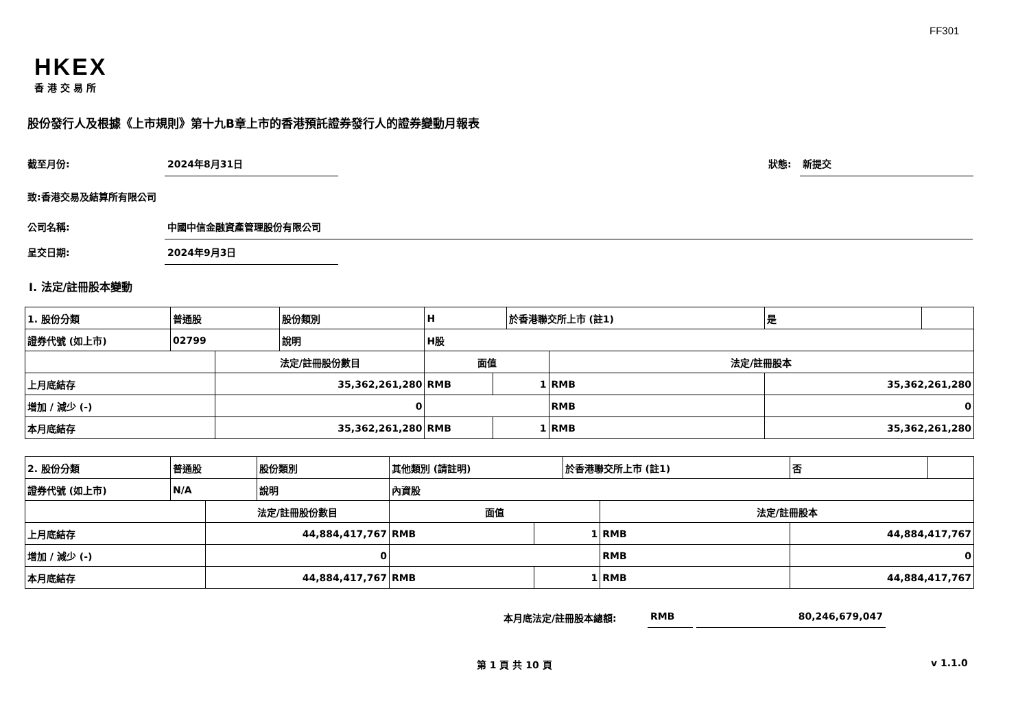FF301
HKEX
香港交易所
股份發行人及根據《上市規則》第十九B章上市的香港預託證券發行人的證券變動月報表
截至月份: 2024年8月31日 狀態: 新提交
致:香港交易及結算所有限公司
公司名稱: 中國中信金融資產管理股份有限公司
呈交日期: 2024年9月3日
I. 法定/註冊股本變動
| 1. 股份分類 | 普通股 | | 股份類別 | H | | | 於香港聯交所上市 (註1) | | 是 | |
| 證券代號 (如上市) | 02799 | | 說明 | H股 | | | | | | |
| | | 法定/註冊股份數目 | | | 面值 | | | 法定/註冊股本 | | |
| 上月底結存 | | 35,362,261,280 | | | RMB | 1 | | RMB | 35,362,261,280 | |
| 增加 / 減少 (-) | | 0 | | | | | | RMB | 0 | |
| 本月底結存 | | 35,362,261,280 | | | RMB | 1 | | RMB | 35,362,261,280 | |
| 2. 股份分類 | 普通股 | | 股份類別 | 其他類別 (請註明) | | | 於香港聯交所上市 (註1) | | 否 | |
| 證券代號 (如上市) | N/A | | 說明 | 內資股 | | | | | | |
| | | 法定/註冊股份數目 | | | 面值 | | | 法定/註冊股本 | | |
| 上月底結存 | | 44,884,417,767 | | | RMB | 1 | | RMB | 44,884,417,767 | |
| 增加 / 減少 (-) | | 0 | | | | | | RMB | 0 | |
| 本月底結存 | | 44,884,417,767 | | | RMB | 1 | | RMB | 44,884,417,767 | |
本月底法定/註冊股本總額: RMB 80,246,679,047
第 1 頁 共 10 頁 v 1.1.0